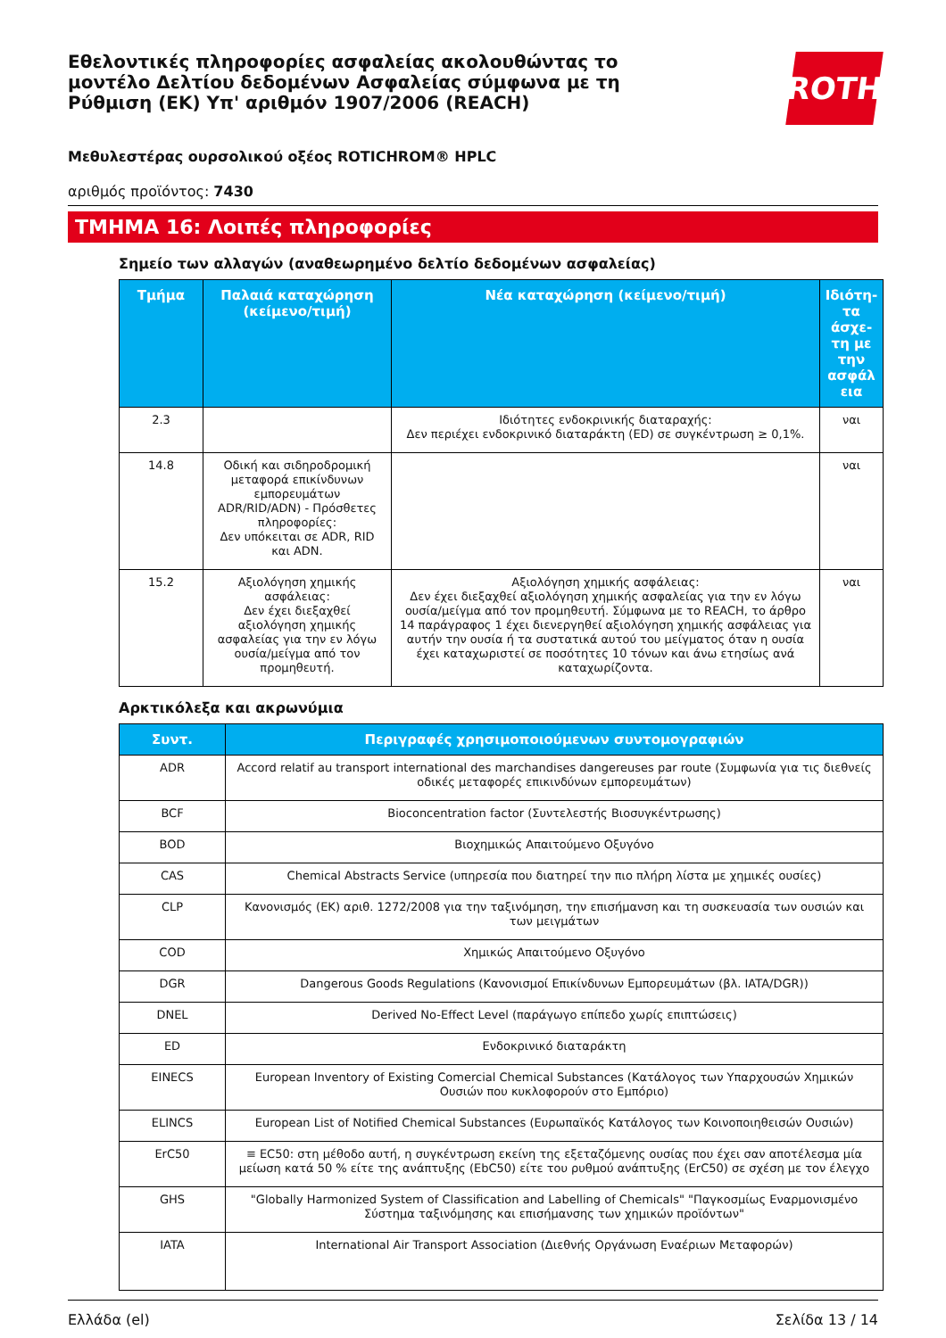Εθελοντικές πληροφορίες ασφαλείας ακολουθώντας το μοντέλο Δελτίου δεδομένων Ασφαλείας σύμφωνα με τη Ρύθμιση (ΕΚ) Υπ' αριθμόν 1907/2006 (REACH)
ROTH
Μεθυλεστέρας ουρσολικού οξέος ROTICHROM® HPLC
αριθμός προϊόντος: 7430
ΤΜΗΜΑ 16: Λοιπές πληροφορίες
Σημείο των αλλαγών (αναθεωρημένο δελτίο δεδομένων ασφαλείας)
| Τμήμα | Παλαιά καταχώρηση (κείμενο/τιμή) | Νέα καταχώρηση (κείμενο/τιμή) | Ιδιότη-τα άσχε-τη με την ασφάλ εια |
| --- | --- | --- | --- |
| 2.3 | | Ιδιότητες ενδοκρινικής διαταραχής: Δεν περιέχει ενδοκρινικό διαταράκτη (ED) σε συγκέντρωση ≥ 0,1%. | ναι |
| 14.8 | Οδική και σιδηροδρομική μεταφορά επικίνδυνων εμπορευμάτων ADR/RID/ADN) - Πρόσθετες πληροφορίες: Δεν υπόκειται σε ADR, RID και ADN. | | ναι |
| 15.2 | Αξιολόγηση χημικής ασφάλειας: Δεν έχει διεξαχθεί αξιολόγηση χημικής ασφαλείας για την εν λόγω ουσία/μείγμα από τον προμηθευτή. | Αξιολόγηση χημικής ασφάλειας: Δεν έχει διεξαχθεί αξιολόγηση χημικής ασφαλείας για την εν λόγω ουσία/μείγμα από τον προμηθευτή. Σύμφωνα με το REACH, το άρθρο 14 παράγραφος 1 έχει διενεργηθεί αξιολόγηση χημικής ασφάλειας για αυτήν την ουσία ή τα συστατικά αυτού του μείγματος όταν η ουσία έχει καταχωριστεί σε ποσότητες 10 τόνων και άνω ετησίως ανά καταχωρίζοντα. | ναι |
Αρκτικόλεξα και ακρωνύμια
| Συντ. | Περιγραφές χρησιμοποιούμενων συντομογραφιών |
| --- | --- |
| ADR | Accord relatif au transport international des marchandises dangereuses par route (Συμφωνία για τις διεθνείς οδικές μεταφορές επικινδύνων εμπορευμάτων) |
| BCF | Bioconcentration factor (Συντελεστής Βιοσυγκέντρωσης) |
| BOD | Βιοχημικώς Απαιτούμενο Οξυγόνο |
| CAS | Chemical Abstracts Service (υπηρεσία που διατηρεί την πιο πλήρη λίστα με χημικές ουσίες) |
| CLP | Κανονισμός (ΕΚ) αριθ. 1272/2008 για την ταξινόμηση, την επισήμανση και τη συσκευασία των ουσιών και των μειγμάτων |
| COD | Χημικώς Απαιτούμενο Οξυγόνο |
| DGR | Dangerous Goods Regulations (Κανονισμοί Επικίνδυνων Εμπορευμάτων (βλ. IATA/DGR)) |
| DNEL | Derived No-Effect Level (παράγωγο επίπεδο χωρίς επιπτώσεις) |
| ED | Ενδοκρινικό διαταράκτη |
| EINECS | European Inventory of Existing Comercial Chemical Substances (Κατάλογος των Υπαρχουσών Χημικών Ουσιών που κυκλοφορούν στο Εμπόριο) |
| ELINCS | European List of Notified Chemical Substances (Ευρωπαϊκός Κατάλογος των Κοινοποιηθεισών Ουσιών) |
| ErC50 | ≡ EC50: στη μέθοδο αυτή, η συγκέντρωση εκείνη της εξεταζόμενης ουσίας που έχει σαν αποτέλεσμα μία μείωση κατά 50 % είτε της ανάπτυξης (EbC50) είτε του ρυθμού ανάπτυξης (ErC50) σε σχέση με τον έλεγχο |
| GHS | "Globally Harmonized System of Classification and Labelling of Chemicals" "Παγκοσμίως Εναρμονισμένο Σύστημα ταξινόμησης και επισήμανσης των χημικών προϊόντων" |
| IATA | International Air Transport Association (Διεθνής Οργάνωση Εναέριων Μεταφορών) |
Ελλάδα (el) Σελίδα 13 / 14